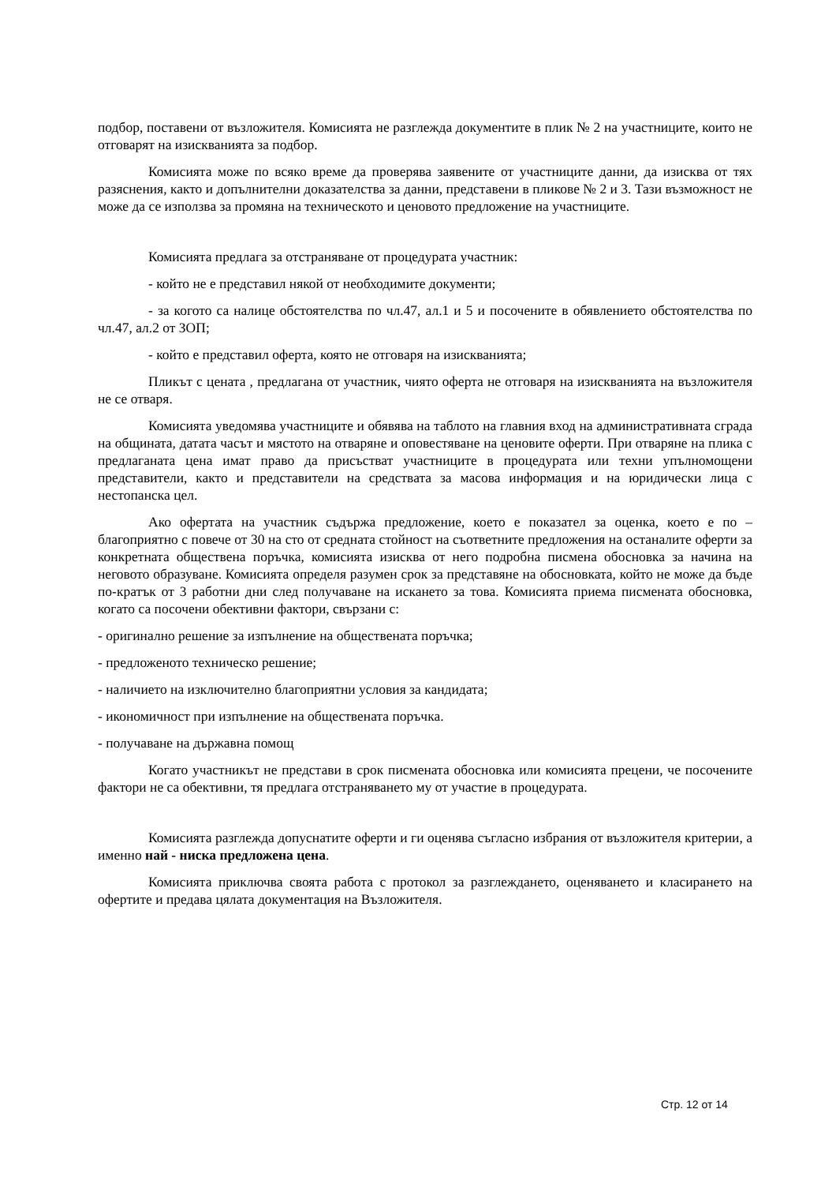подбор, поставени от възложителя. Комисията не разглежда документите в плик № 2 на участниците, които не отговарят на изискванията за подбор.
Комисията може по всяко време да проверява заявените от участниците данни, да изисква от тях разяснения, както и допълнителни доказателства за данни, представени в пликове № 2 и 3. Тази възможност не може да се използва за промяна на техническото и ценовото предложение на участниците.
Комисията предлага за отстраняване от процедурата участник:
- който не е представил някой от необходимите документи;
- за когото са налице обстоятелства по чл.47, ал.1 и 5 и посочените в обявлението обстоятелства по чл.47, ал.2 от ЗОП;
- който е представил оферта, която не отговаря на изискванията;
Пликът с цената , предлагана от участник, чиято оферта не отговаря на изискванията на възложителя не се отваря.
Комисията уведомява участниците и обявява на таблото на главния вход на административната сграда на общината, датата часът и мястото на отваряне и оповестяване на ценовите оферти. При отваряне на плика с предлаганата цена имат право да присъстват участниците в процедурата или техни упълномощени представители, както и представители на средствата за масова информация и на юридически лица с нестопанска цел.
Ако офертата на участник съдържа предложение, което е показател за оценка, което е по – благоприятно с повече от 30 на сто от средната стойност на съответните предложения на останалите оферти за конкретната обществена поръчка, комисията изисква от него подробна писмена обосновка за начина на неговото образуване. Комисията определя разумен срок за представяне на обосновката, който не може да бъде по-кратък от 3 работни дни след получаване на искането за това. Комисията приема писмената обосновка, когато са посочени обективни фактори, свързани с:
- оригинално решение за изпълнение на обществената поръчка;
- предложеното техническо решение;
- наличието на изключително благоприятни условия за кандидата;
- икономичност при изпълнение на обществената поръчка.
- получаване на държавна помощ
Когато участникът не представи в срок писмената обосновка или комисията прецени, че посочените фактори не са обективни, тя предлага отстраняването му от участие в процедурата.
Комисията разглежда допуснатите оферти и ги оценява съгласно избрания от възложителя критерии, а именно най - ниска предложена цена.
Комисията приключва своята работа с протокол за разглеждането, оценяването и класирането на офертите и предава цялата документация на Възложителя.
Стр. 12 от 14